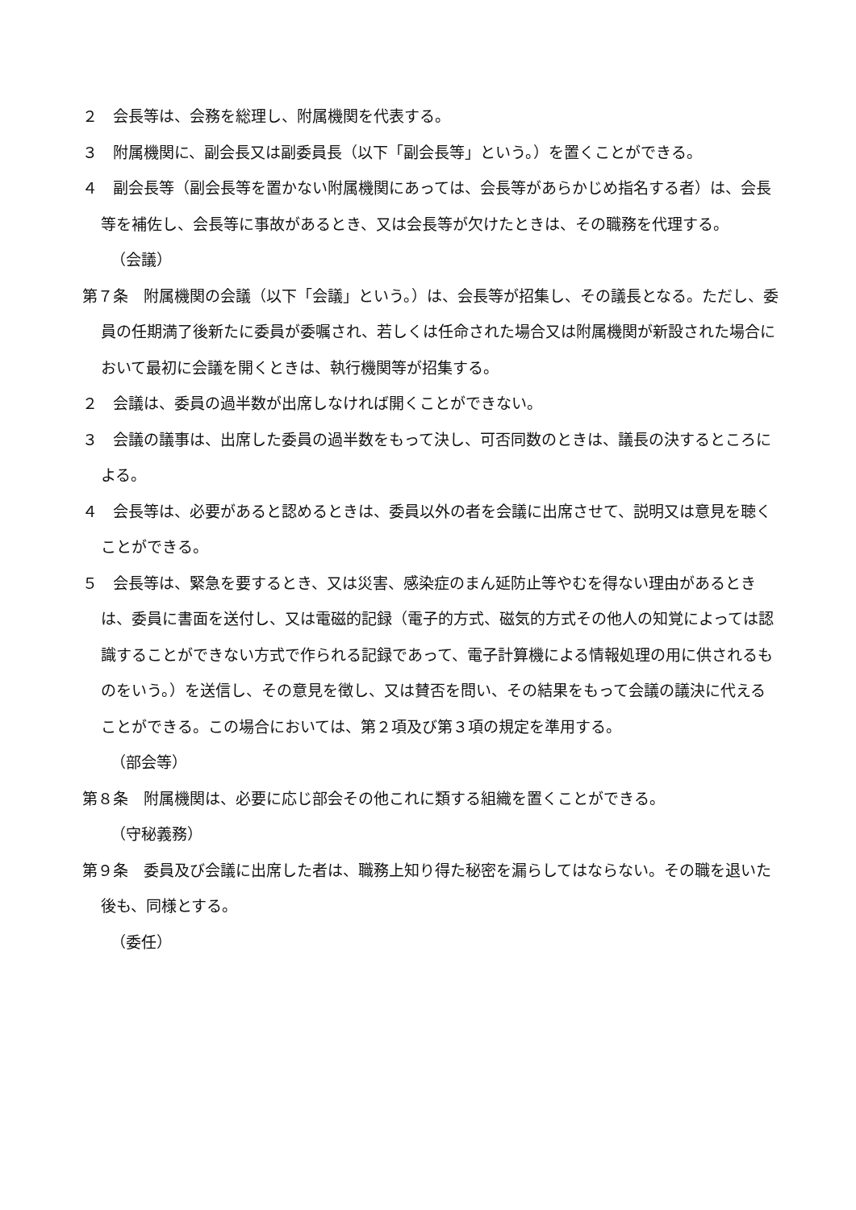２　会長等は、会務を総理し、附属機関を代表する。
３　附属機関に、副会長又は副委員長（以下「副会長等」という。）を置くことができる。
４　副会長等（副会長等を置かない附属機関にあっては、会長等があらかじめ指名する者）は、会長等を補佐し、会長等に事故があるとき、又は会長等が欠けたときは、その職務を代理する。
（会議）
第７条　附属機関の会議（以下「会議」という。）は、会長等が招集し、その議長となる。ただし、委員の任期満了後新たに委員が委嘱され、若しくは任命された場合又は附属機関が新設された場合において最初に会議を開くときは、執行機関等が招集する。
２　会議は、委員の過半数が出席しなければ開くことができない。
３　会議の議事は、出席した委員の過半数をもって決し、可否同数のときは、議長の決するところによる。
４　会長等は、必要があると認めるときは、委員以外の者を会議に出席させて、説明又は意見を聴くことができる。
５　会長等は、緊急を要するとき、又は災害、感染症のまん延防止等やむを得ない理由があるときは、委員に書面を送付し、又は電磁的記録（電子的方式、磁気的方式その他人の知覚によっては認識することができない方式で作られる記録であって、電子計算機による情報処理の用に供されるものをいう。）を送信し、その意見を徴し、又は賛否を問い、その結果をもって会議の議決に代えることができる。この場合においては、第２項及び第３項の規定を準用する。
（部会等）
第８条　附属機関は、必要に応じ部会その他これに類する組織を置くことができる。
（守秘義務）
第９条　委員及び会議に出席した者は、職務上知り得た秘密を漏らしてはならない。その職を退いた後も、同様とする。
（委任）